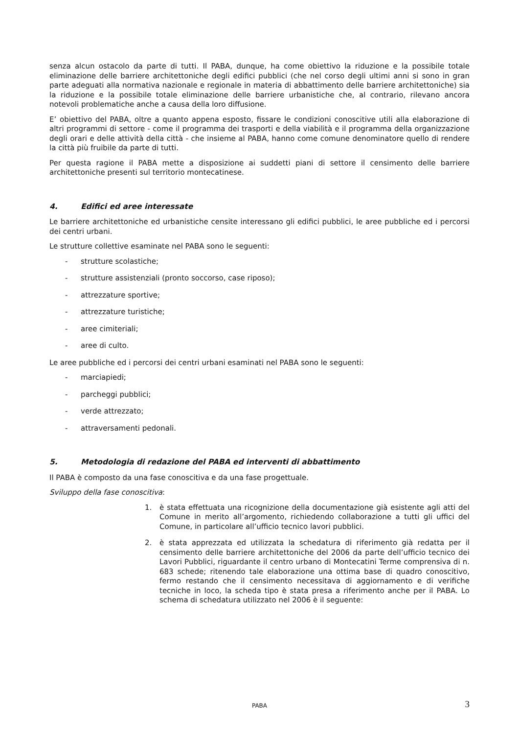senza alcun ostacolo da parte di tutti. Il PABA, dunque, ha come obiettivo la riduzione e la possibile totale eliminazione delle barriere architettoniche degli edifici pubblici (che nel corso degli ultimi anni si sono in gran parte adeguati alla normativa nazionale e regionale in materia di abbattimento delle barriere architettoniche) sia la riduzione e la possibile totale eliminazione delle barriere urbanistiche che, al contrario, rilevano ancora notevoli problematiche anche a causa della loro diffusione.
E’ obiettivo del PABA, oltre a quanto appena esposto, fissare le condizioni conoscitive utili alla elaborazione di altri programmi di settore - come il programma dei trasporti e della viabilità e il programma della organizzazione degli orari e delle attività della città - che insieme al PABA, hanno come comune denominatore quello di rendere la città più fruibile da parte di tutti.
Per questa ragione il PABA mette a disposizione ai suddetti piani di settore il censimento delle barriere architettoniche presenti sul territorio montecatinese.
4. Edifici ed aree interessate
Le barriere architettoniche ed urbanistiche censite interessano gli edifici pubblici, le aree pubbliche ed i percorsi dei centri urbani.
Le strutture collettive esaminate nel PABA sono le seguenti:
- strutture scolastiche;
- strutture assistenziali (pronto soccorso, case riposo);
- attrezzature sportive;
- attrezzature turistiche;
- aree cimiteriali;
- aree di culto.
Le aree pubbliche ed i percorsi dei centri urbani esaminati nel PABA sono le seguenti:
- marciapiedi;
- parcheggi pubblici;
- verde attrezzato;
- attraversamenti pedonali.
5. Metodologia di redazione del PABA ed interventi di abbattimento
Il PABA è composto da una fase conoscitiva e da una fase progettuale.
Sviluppo della fase conoscitiva:
1. è stata effettuata una ricognizione della documentazione già esistente agli atti del Comune in merito all’argomento, richiedendo collaborazione a tutti gli uffici del Comune, in particolare all’ufficio tecnico lavori pubblici.
2. è stata apprezzata ed utilizzata la schedatura di riferimento già redatta per il censimento delle barriere architettoniche del 2006 da parte dell’ufficio tecnico dei Lavori Pubblici, riguardante il centro urbano di Montecatini Terme comprensiva di n. 683 schede; ritenendo tale elaborazione una ottima base di quadro conoscitivo, fermo restando che il censimento necessitava di aggiornamento e di verifiche tecniche in loco, la scheda tipo è stata presa a riferimento anche per il PABA. Lo schema di schedatura utilizzato nel 2006 è il seguente:
PABA 3